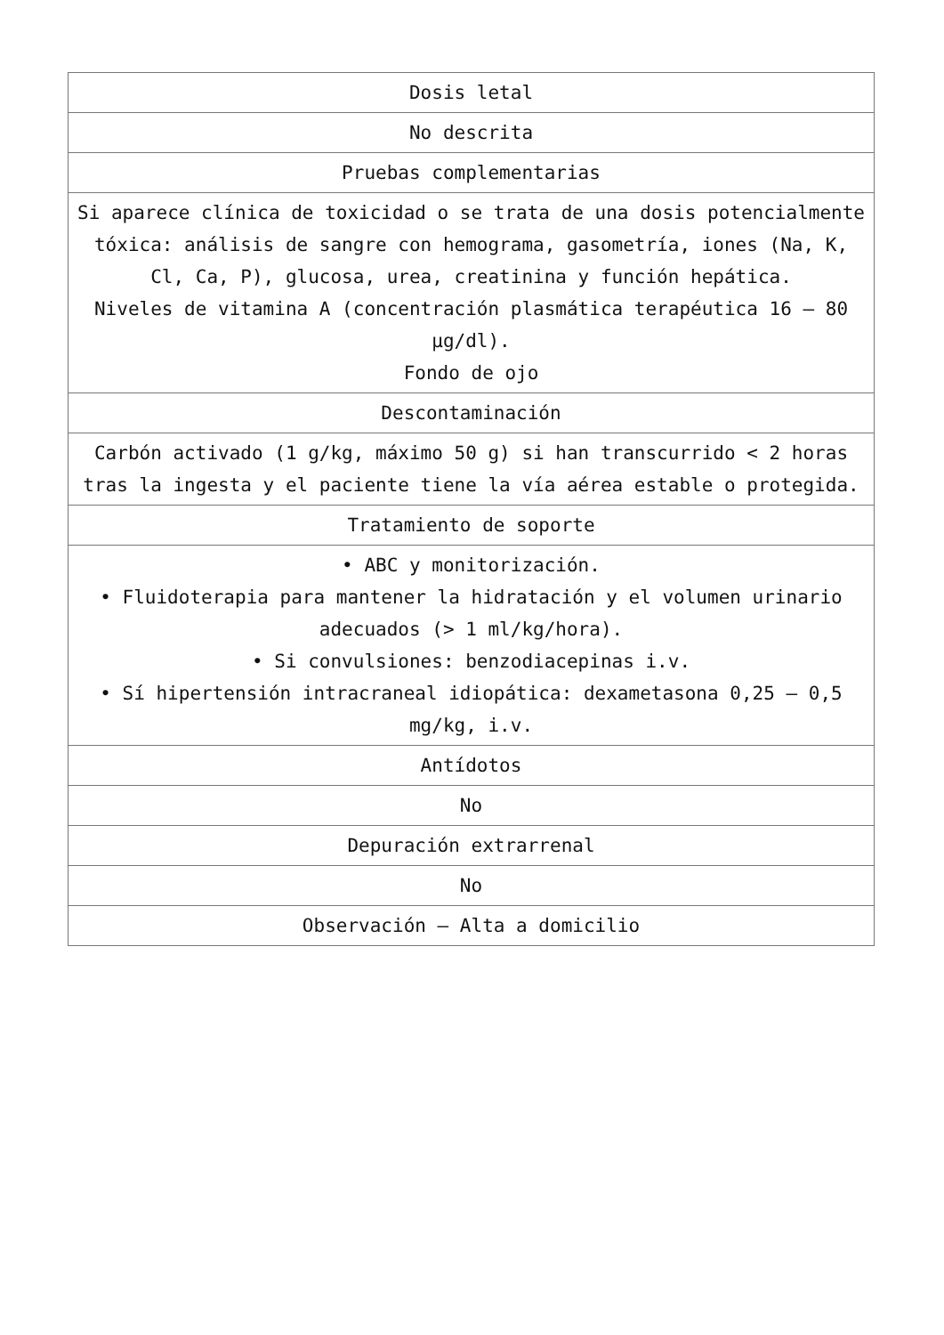| Dosis letal |
| No descrita |
| Pruebas complementarias |
| Si aparece clínica de toxicidad o se trata de una dosis potencialmente tóxica: análisis de sangre con hemograma, gasometría, iones (Na, K, Cl, Ca, P), glucosa, urea, creatinina y función hepática. Niveles de vitamina A (concentración plasmática terapéutica 16 – 80 µg/dl). Fondo de ojo |
| Descontaminación |
| Carbón activado (1 g/kg, máximo 50 g) si han transcurrido < 2 horas tras la ingesta y el paciente tiene la vía aérea estable o protegida. |
| Tratamiento de soporte |
| • ABC y monitorización. • Fluidoterapia para mantener la hidratación y el volumen urinario adecuados (> 1 ml/kg/hora). • Si convulsiones: benzodiacepinas i.v. • Sí hipertensión intracraneal idiopática: dexametasona 0,25 – 0,5 mg/kg, i.v. |
| Antídotos |
| No |
| Depuración extrarrenal |
| No |
| Observación – Alta a domicilio |